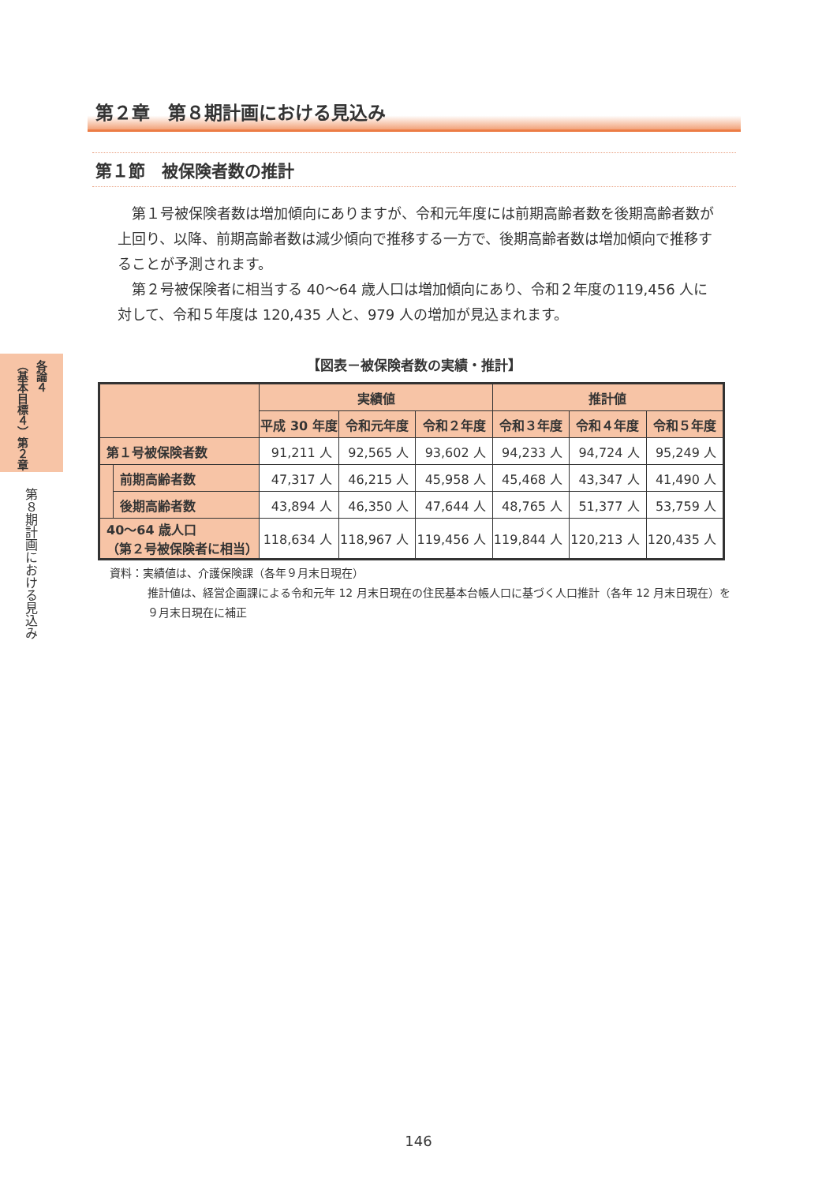各論４ （基本目標４）第２章
第８期計画における見込み
第２章　第８期計画における見込み
第１節　被保険者数の推計
第１号被保険者数は増加傾向にありますが、令和元年度には前期高齢者数を後期高齢者数が上回り、以降、前期高齢者数は減少傾向で推移する一方で、後期高齢者数は増加傾向で推移することが予測されます。
第２号被保険者に相当する 40～64 歳人口は増加傾向にあり、令和２年度の119,456 人に対して、令和５年度は 120,435 人と、979 人の増加が見込まれます。
【図表－被保険者数の実績・推計】
| | | 実績値 | | | 推計値 | | |
| --- | --- | --- | --- | --- | --- | --- | --- |
| | | 平成 30 年度 | 令和元年度 | 令和２年度 | 令和３年度 | 令和４年度 | 令和５年度 |
| 第１号被保険者数 | | 91,211 人 | 92,565 人 | 93,602 人 | 94,233 人 | 94,724 人 | 95,249 人 |
| | 前期高齢者数 | 47,317 人 | 46,215 人 | 45,958 人 | 45,468 人 | 43,347 人 | 41,490 人 |
| | 後期高齢者数 | 43,894 人 | 46,350 人 | 47,644 人 | 48,765 人 | 51,377 人 | 53,759 人 |
| 40～64 歳人口 （第２号被保険者に相当） | | 118,634 人 | 118,967 人 | 119,456 人 | 119,844 人 | 120,213 人 | 120,435 人 |
資料：実績値は、介護保険課（各年９月末日現在）
推計値は、経営企画課による令和元年 12 月末日現在の住民基本台帳人口に基づく人口推計（各年 12 月末日現在）を９月末日現在に補正
146